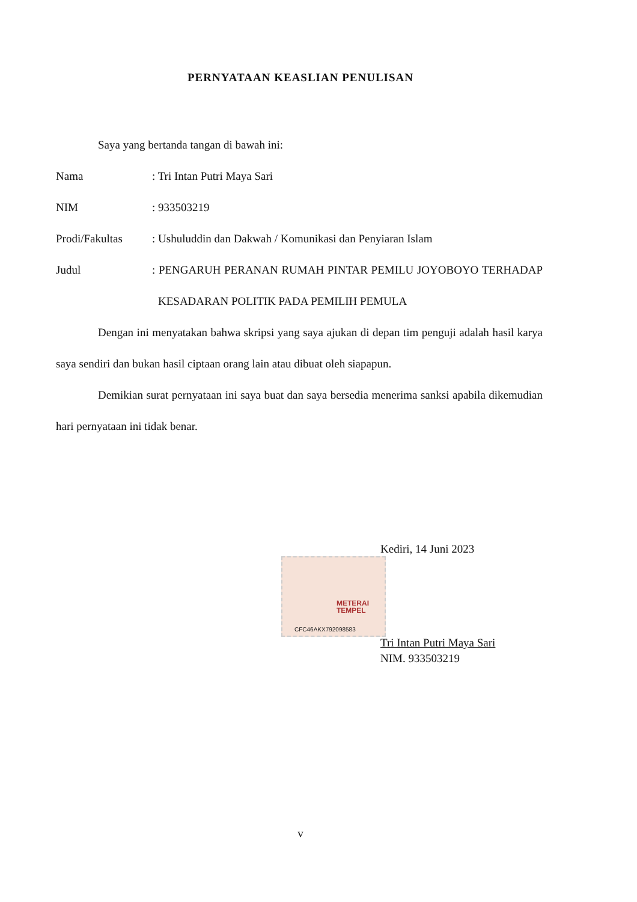PERNYATAAN KEASLIAN PENULISAN
Saya yang bertanda tangan di bawah ini:
Nama : Tri Intan Putri Maya Sari
NIM : 933503219
Prodi/Fakultas : Ushuluddin dan Dakwah / Komunikasi dan Penyiaran Islam
Judul : PENGARUH PERANAN RUMAH PINTAR PEMILU JOYOBOYO TERHADAP KESADARAN POLITIK PADA PEMILIH PEMULA
Dengan ini menyatakan bahwa skripsi yang saya ajukan di depan tim penguji adalah hasil karya saya sendiri dan bukan hasil ciptaan orang lain atau dibuat oleh siapapun.
Demikian surat pernyataan ini saya buat dan saya bersedia menerima sanksi apabila dikemudian hari pernyataan ini tidak benar.
METERAI
TEMPEL
CFC46AKX792098583
Kediri, 14 Juni 2023
Tri Intan Putri Maya Sari
NIM. 933503219
v